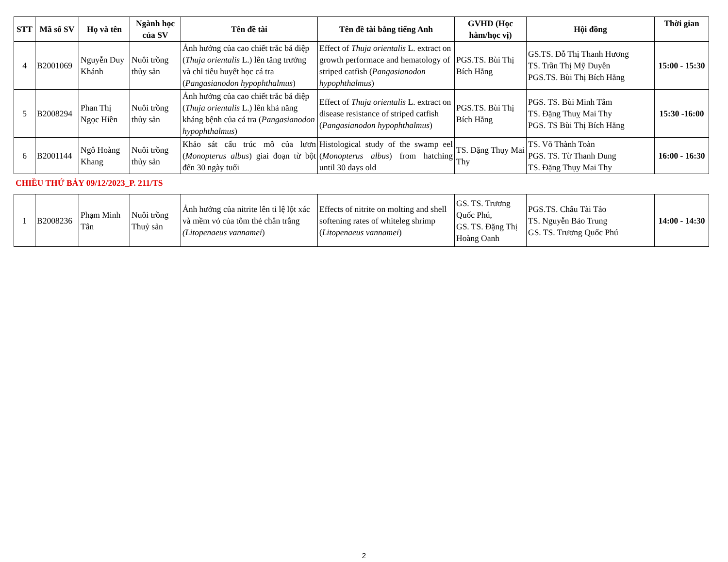| STT | Mã số SV | Họ và tên | Ngành học của SV | Tên đề tài | Tên đề tài bằng tiếng Anh | GVHD (Học hàm/học vị) | Hội đồng | Thời gian |
| --- | --- | --- | --- | --- | --- | --- | --- | --- |
| 4 | B2001069 | Nguyễn Duy Khánh | Nuôi trồng thủy sản | Ảnh hưởng của cao chiết trắc bá diệp ( Thuja orientalis L.) lên tăng trưởng và chỉ tiêu huyết học cá tra ( Pangasianodon hypophthalmus ) | Effect of Thuja orientalis L. extract on growth performace and hematology of striped catfish ( Pangasianodon hypophthalmus ) | PGS.TS. Bùi Thị Bích Hằng | GS.TS. Đỗ Thị Thanh Hương TS. Trần Thị Mỹ Duyên PGS.TS. Bùi Thị Bích Hằng | 15:00 - 15:30 |
| 5 | B2008294 | Phan Thị Ngọc Hiền | Nuôi trồng thủy sản | Ảnh hưởng của cao chiết trắc bá diệp ( Thuja orientalis L.) lên khả năng kháng bệnh của cá tra ( Pangasianodon hypophthalmus ) | Effect of Thuja orientalis L. extract on disease resistance of striped catfish ( Pangasianodon hypophthalmus ) | PGS.TS. Bùi Thị Bích Hằng | PGS. TS. Bùi Minh Tâm TS. Đặng Thuỵ Mai Thy PGS. TS Bùi Thị Bích Hằng | 15:30 -16:00 |
| 6 | B2001144 | Ngô Hoàng Khang | Nuôi trồng thủy sản | Khảo sát cấu trúc mô của lươn ( Monopterus albus ) giai đoạn từ bột đến 30 ngày tuổi | Histological study of the swamp eel ( Monopterus albus ) from hatching until 30 days old | TS. Đặng Thụy Mai Thy | TS. Võ Thành Toàn PGS. TS. Từ Thanh Dung TS. Đặng Thụy Mai Thy | 16:00 - 16:30 |
CHIỀU THỨ BẢY 09/12/2023_P. 211/TS
| 1 | B2008236 | Phạm Minh Tân | Nuôi trồng Thuỷ sản | Ảnh hưởng của nitrite lên tỉ lệ lột xác và mềm vỏ của tôm thẻ chân trắng (Litopenaeus vannamei ) | Effects of nitrite on molting and shell softening rates of whiteleg shrimp ( Litopenaeus vannamei ) | GS. TS. Trương Quốc Phú, GS. TS. Đặng Thị Hoàng Oanh | PGS.TS. Châu Tài Tảo TS. Nguyễn Bảo Trung GS. TS. Trương Quốc Phú | 14:00 - 14:30 |
2